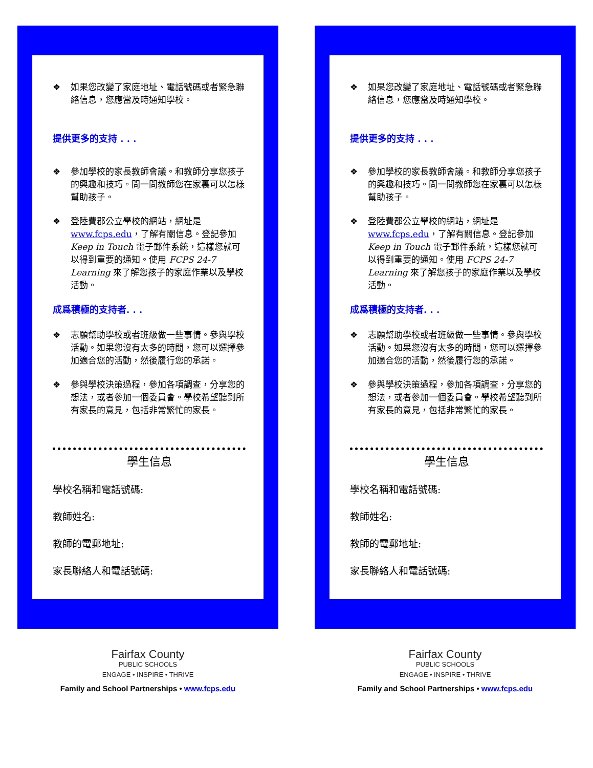❖ 如果您改變了家庭地址、電話號碼或者緊急聯絡信息，您應當及時通知學校。
提供更多的支持 . . .
❖ 參加學校的家長教師會議。和教師分享您孩子的興趣和技巧。問一問教師您在家裏可以怎樣幫助孩子。
❖ 登陸費郡公立學校的網站，網址是 www.fcps.edu，了解有關信息。登記參加 Keep in Touch 電子郵件系統，這樣您就可以得到重要的通知。使用 FCPS 24-7 Learning 來了解您孩子的家庭作業以及學校活動。
成爲積極的支持者. . .
❖ 志願幫助學校或者班級做一些事情。參與學校活動。如果您沒有太多的時間，您可以選擇參加適合您的活動，然後履行您的承諾。
❖ 參與學校決策過程，參加各項調查，分享您的想法，或者參加一個委員會。學校希望聽到所有家長的意見，包括非常繁忙的家長。
學生信息
學校名稱和電話號碼:
教師姓名:
教師的電郵地址:
家長聯絡人和電話號碼:
Fairfax County
PUBLIC SCHOOLS
ENGAGE • INSPIRE • THRIVE
Family and School Partnerships • www.fcps.edu
❖ 如果您改變了家庭地址、電話號碼或者緊急聯絡信息，您應當及時通知學校。
提供更多的支持 . . .
❖ 參加學校的家長教師會議。和教師分享您孩子的興趣和技巧。問一問教師您在家裏可以怎樣幫助孩子。
❖ 登陸費郡公立學校的網站，網址是 www.fcps.edu，了解有關信息。登記參加 Keep in Touch 電子郵件系統，這樣您就可以得到重要的通知。使用 FCPS 24-7 Learning 來了解您孩子的家庭作業以及學校活動。
成爲積極的支持者. . .
❖ 志願幫助學校或者班級做一些事情。參與學校活動。如果您沒有太多的時間，您可以選擇參加適合您的活動，然後履行您的承諾。
❖ 參與學校決策過程，參加各項調查，分享您的想法，或者參加一個委員會。學校希望聽到所有家長的意見，包括非常繁忙的家長。
學生信息
學校名稱和電話號碼:
教師姓名:
教師的電郵地址:
家長聯絡人和電話號碼:
Fairfax County
PUBLIC SCHOOLS
ENGAGE • INSPIRE • THRIVE
Family and School Partnerships • www.fcps.edu